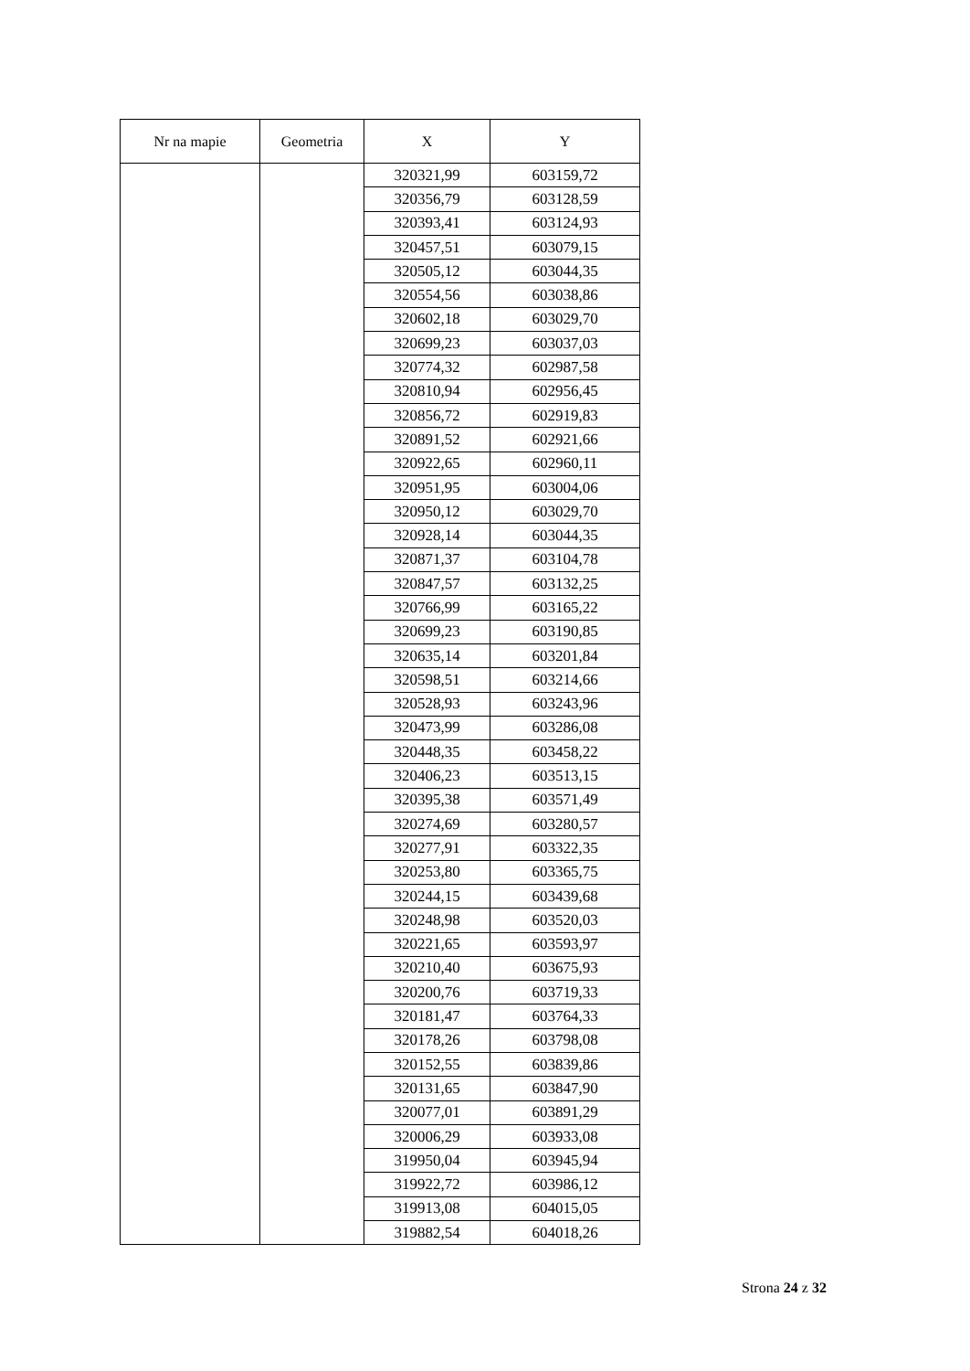| Nr na mapie | Geometria | X | Y |
| --- | --- | --- | --- |
| | | 320321,99 | 603159,72 |
| | | 320356,79 | 603128,59 |
| | | 320393,41 | 603124,93 |
| | | 320457,51 | 603079,15 |
| | | 320505,12 | 603044,35 |
| | | 320554,56 | 603038,86 |
| | | 320602,18 | 603029,70 |
| | | 320699,23 | 603037,03 |
| | | 320774,32 | 602987,58 |
| | | 320810,94 | 602956,45 |
| | | 320856,72 | 602919,83 |
| | | 320891,52 | 602921,66 |
| | | 320922,65 | 602960,11 |
| | | 320951,95 | 603004,06 |
| | | 320950,12 | 603029,70 |
| | | 320928,14 | 603044,35 |
| | | 320871,37 | 603104,78 |
| | | 320847,57 | 603132,25 |
| | | 320766,99 | 603165,22 |
| | | 320699,23 | 603190,85 |
| | | 320635,14 | 603201,84 |
| | | 320598,51 | 603214,66 |
| | | 320528,93 | 603243,96 |
| | | 320473,99 | 603286,08 |
| | | 320448,35 | 603458,22 |
| | | 320406,23 | 603513,15 |
| | | 320395,38 | 603571,49 |
| | | 320274,69 | 603280,57 |
| | | 320277,91 | 603322,35 |
| | | 320253,80 | 603365,75 |
| | | 320244,15 | 603439,68 |
| | | 320248,98 | 603520,03 |
| | | 320221,65 | 603593,97 |
| | | 320210,40 | 603675,93 |
| | | 320200,76 | 603719,33 |
| | | 320181,47 | 603764,33 |
| | | 320178,26 | 603798,08 |
| | | 320152,55 | 603839,86 |
| | | 320131,65 | 603847,90 |
| | | 320077,01 | 603891,29 |
| | | 320006,29 | 603933,08 |
| | | 319950,04 | 603945,94 |
| | | 319922,72 | 603986,12 |
| | | 319913,08 | 604015,05 |
| | | 319882,54 | 604018,26 |
Strona 24 z 32